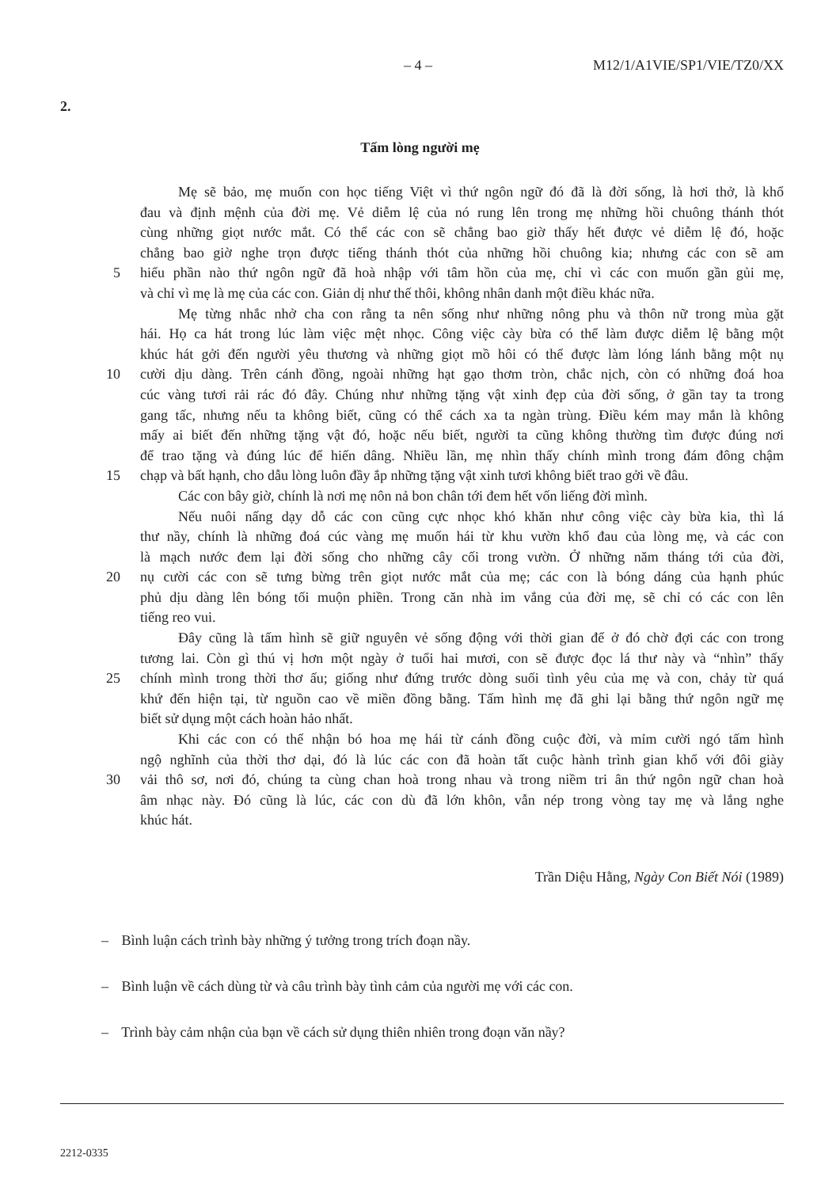– 4 – M12/1/A1VIE/SP1/VIE/TZ0/XX
2.
Tấm lòng người mẹ
Mẹ sẽ bảo, mẹ muốn con học tiếng Việt vì thứ ngôn ngữ đó đã là đời sống, là hơi thở, là khổ
đau và định mệnh của đời mẹ. Vẻ diễm lệ của nó rung lên trong mẹ những hồi chuông thánh thót
cùng những giọt nước mắt. Có thể các con sẽ chẳng bao giờ thấy hết được vẻ diễm lệ đó, hoặc
chẳng bao giờ nghe trọn được tiếng thánh thót của những hồi chuông kia; nhưng các con sẽ am
5 hiểu phần nào thứ ngôn ngữ đã hoà nhập với tâm hồn của mẹ, chỉ vì các con muốn gần gủi mẹ,
và chỉ vì mẹ là mẹ của các con. Giản dị như thế thôi, không nhân danh một điều khác nữa.
Mẹ từng nhắc nhở cha con rằng ta nên sống như những nông phu và thôn nữ trong mùa gặt
hái. Họ ca hát trong lúc làm việc mệt nhọc. Công việc cày bừa có thể làm được diễm lệ bằng một
khúc hát gởi đến người yêu thương và những giọt mồ hôi có thể được làm lóng lánh bằng một nụ
10 cười dịu dàng. Trên cánh đồng, ngoài những hạt gạo thơm tròn, chắc nịch, còn có những đoá hoa
cúc vàng tươi rải rác đó đây. Chúng như những tặng vật xinh đẹp của đời sống, ở gần tay ta trong
gang tấc, nhưng nếu ta không biết, cũng có thể cách xa ta ngàn trùng. Điều kém may mắn là không
mấy ai biết đến những tặng vật đó, hoặc nếu biết, người ta cũng không thường tìm được đúng nơi
để trao tặng và đúng lúc để hiến dâng. Nhiều lần, mẹ nhìn thấy chính mình trong đám đông chậm
15 chạp và bất hạnh, cho dẫu lòng luôn đầy ắp những tặng vật xinh tươi không biết trao gởi về đâu.
Các con bây giờ, chính là nơi mẹ nôn nả bon chân tới đem hết vốn liếng đời mình.
Nếu nuôi nấng dạy dỗ các con cũng cực nhọc khó khăn như công việc cày bừa kia, thì lá
thư nầy, chính là những đoá cúc vàng mẹ muốn hái từ khu vườn khổ đau của lòng mẹ, và các con
là mạch nước đem lại đời sống cho những cây cối trong vườn. Ở những năm tháng tới của đời,
20 nụ cười các con sẽ tưng bừng trên giọt nước mắt của mẹ; các con là bóng dáng của hạnh phúc
phủ dịu dàng lên bóng tối muộn phiền. Trong căn nhà im vắng của đời mẹ, sẽ chỉ có các con lên
tiếng reo vui.
Đây cũng là tấm hình sẽ giữ nguyên vẻ sống động với thời gian để ở đó chờ đợi các con trong
tương lai. Còn gì thú vị hơn một ngày ở tuổi hai mươi, con sẽ được đọc lá thư này và “nhìn” thấy
25 chính mình trong thời thơ ấu; giống như đứng trước dòng suối tình yêu của mẹ và con, chảy từ quá
khứ đến hiện tại, từ nguồn cao về miền đồng bằng. Tấm hình mẹ đã ghi lại bằng thứ ngôn ngữ mẹ
biết sử dụng một cách hoàn hảo nhất.
Khi các con có thể nhận bó hoa mẹ hái từ cánh đồng cuộc đời, và mỉm cười ngó tấm hình
ngộ nghĩnh của thời thơ dại, đó là lúc các con đã hoàn tất cuộc hành trình gian khổ với đôi giày
30 vải thô sơ, nơi đó, chúng ta cùng chan hoà trong nhau và trong niềm tri ân thứ ngôn ngữ chan hoà
âm nhạc này. Đó cũng là lúc, các con dù đã lớn khôn, vẫn nép trong vòng tay mẹ và lắng nghe
khúc hát.
Trần Diệu Hằng, Ngày Con Biết Nói (1989)
– Bình luận cách trình bày những ý tưởng trong trích đoạn nầy.
– Bình luận về cách dùng từ và câu trình bày tình cảm của người mẹ với các con.
– Trình bày cảm nhận của bạn về cách sử dụng thiên nhiên trong đoạn văn nầy?
2212-0335